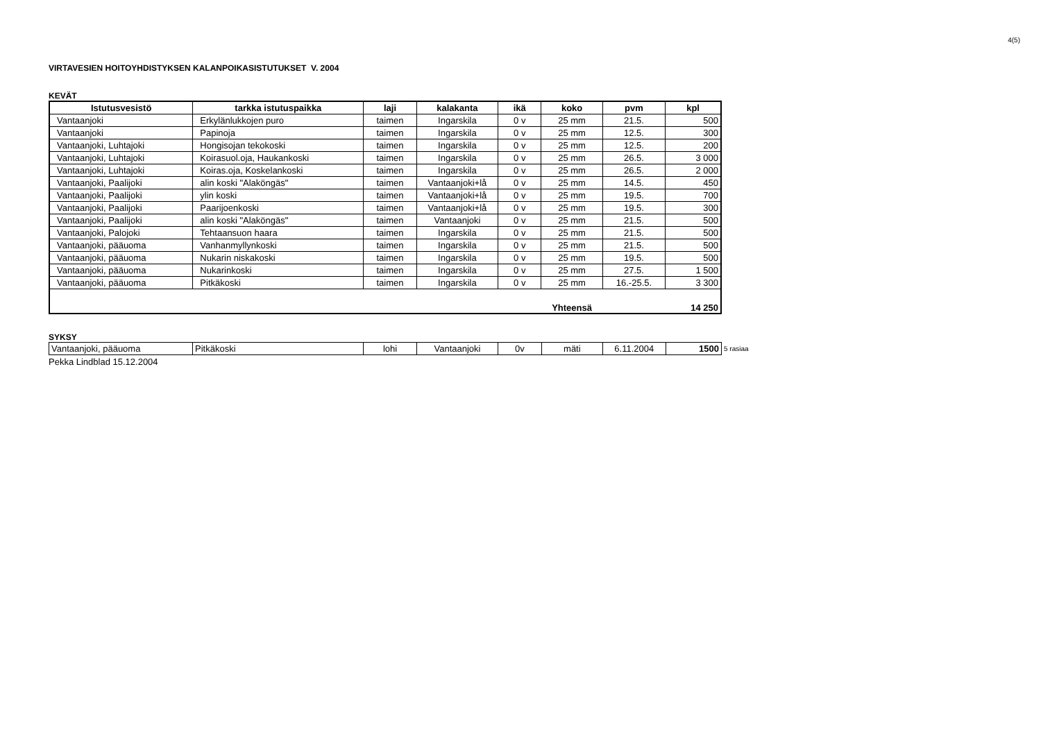4(5)
VIRTAVESIEN HOITOYHDISTYKSEN KALANPOIKASISTUTUKSET V. 2004
KEVÄT
| Istutusvesistö | tarkka istutuspaikka | laji | kalakanta | ikä | koko | pvm | kpl |
| --- | --- | --- | --- | --- | --- | --- | --- |
| Vantaanjoki | Erkylänlukkojen puro | taimen | Ingarskila | 0 v | 25 mm | 21.5. | 500 |
| Vantaanjoki | Papinoja | taimen | Ingarskila | 0 v | 25 mm | 12.5. | 300 |
| Vantaanjoki, Luhtajoki | Hongisojan tekokoski | taimen | Ingarskila | 0 v | 25 mm | 12.5. | 200 |
| Vantaanjoki, Luhtajoki | Koirasuol.oja, Haukankoski | taimen | Ingarskila | 0 v | 25 mm | 26.5. | 3 000 |
| Vantaanjoki, Luhtajoki | Koiras.oja, Koskelankoski | taimen | Ingarskila | 0 v | 25 mm | 26.5. | 2 000 |
| Vantaanjoki, Paalijoki | alin koski "Alaköngäs" | taimen | Vantaanjoki+lå | 0 v | 25 mm | 14.5. | 450 |
| Vantaanjoki, Paalijoki | ylin koski | taimen | Vantaanjoki+lå | 0 v | 25 mm | 19.5. | 700 |
| Vantaanjoki, Paalijoki | Paarijoenkoski | taimen | Vantaanjoki+lå | 0 v | 25 mm | 19.5. | 300 |
| Vantaanjoki, Paalijoki | alin koski "Alaköngäs" | taimen | Vantaanjoki | 0 v | 25 mm | 21.5. | 500 |
| Vantaanjoki, Palojoki | Tehtaansuon haara | taimen | Ingarskila | 0 v | 25 mm | 21.5. | 500 |
| Vantaanjoki, pääuoma | Vanhanmyllynkoski | taimen | Ingarskila | 0 v | 25 mm | 21.5. | 500 |
| Vantaanjoki, pääuoma | Nukarin niskakoski | taimen | Ingarskila | 0 v | 25 mm | 19.5. | 500 |
| Vantaanjoki, pääuoma | Nukarinkoski | taimen | Ingarskila | 0 v | 25 mm | 27.5. | 1 500 |
| Vantaanjoki, pääuoma | Pitkäkoski | taimen | Ingarskila | 0 v | 25 mm | 16.-25.5. | 3 300 |
| | | | | | Yhteensä | | 14 250 |
SYKSY
| Vantaanjoki, pääuoma | Pitkäkoski | lohi | Vantaanjoki | 0v | mäti | 6.11.2004 | 1500 |
5 rasiaa
Pekka Lindblad 15.12.2004